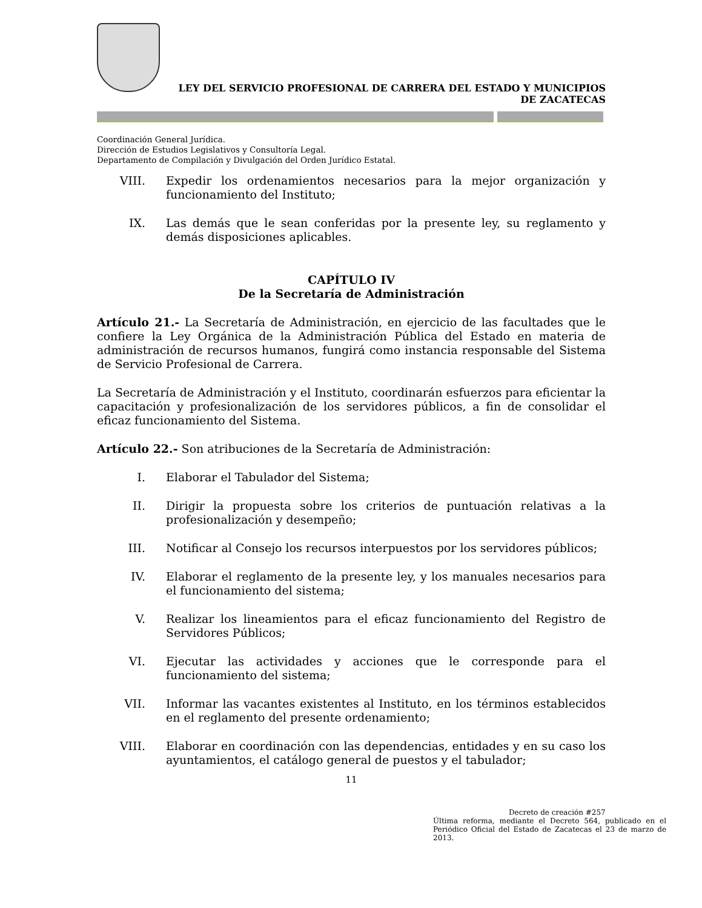LEY DEL SERVICIO PROFESIONAL DE CARRERA DEL ESTADO Y MUNICIPIOS
DE ZACATECAS
Coordinación General Jurídica.
Dirección de Estudios Legislativos y Consultoría Legal.
Departamento de Compilación y Divulgación del Orden Jurídico Estatal.
VIII. Expedir los ordenamientos necesarios para la mejor organización y funcionamiento del Instituto;
IX. Las demás que le sean conferidas por la presente ley, su reglamento y demás disposiciones aplicables.
CAPÍTULO IV
De la Secretaría de Administración
Artículo 21.- La Secretaría de Administración, en ejercicio de las facultades que le confiere la Ley Orgánica de la Administración Pública del Estado en materia de administración de recursos humanos, fungirá como instancia responsable del Sistema de Servicio Profesional de Carrera.
La Secretaría de Administración y el Instituto, coordinarán esfuerzos para eficientar la capacitación y profesionalización de los servidores públicos, a fin de consolidar el eficaz funcionamiento del Sistema.
Artículo 22.- Son atribuciones de la Secretaría de Administración:
I. Elaborar el Tabulador del Sistema;
II. Dirigir la propuesta sobre los criterios de puntuación relativas a la profesionalización y desempeño;
III. Notificar al Consejo los recursos interpuestos por los servidores públicos;
IV. Elaborar el reglamento de la presente ley, y los manuales necesarios para el funcionamiento del sistema;
V. Realizar los lineamientos para el eficaz funcionamiento del Registro de Servidores Públicos;
VI. Ejecutar las actividades y acciones que le corresponde para el funcionamiento del sistema;
VII. Informar las vacantes existentes al Instituto, en los términos establecidos en el reglamento del presente ordenamiento;
VIII. Elaborar en coordinación con las dependencias, entidades y en su caso los ayuntamientos, el catálogo general de puestos y el tabulador;
11
Decreto de creación #257
Última reforma, mediante el Decreto 564, publicado en el Periódico Oficial del Estado de Zacatecas el 23 de marzo de 2013.